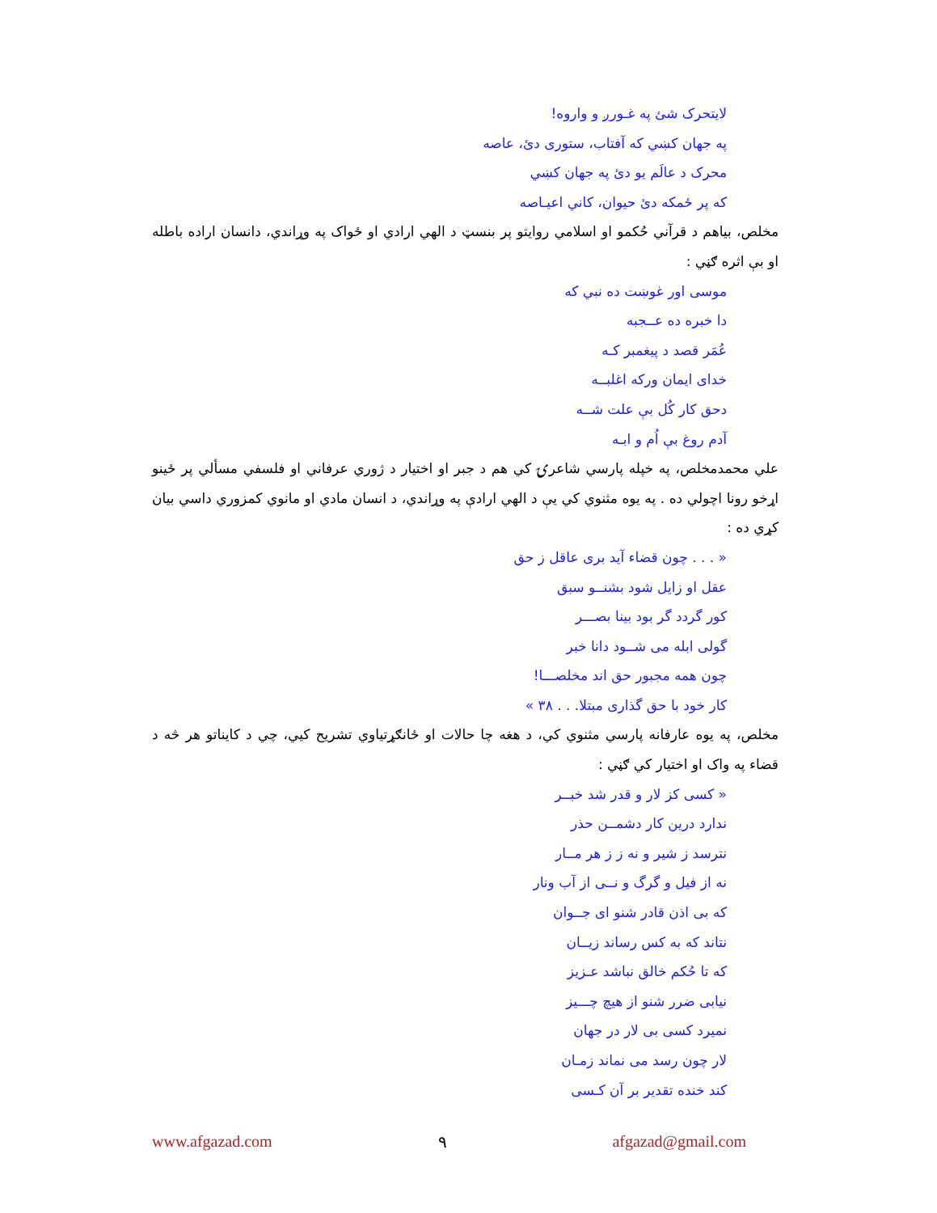لایتحرک شئ په غـورږ و واروه!
په جهان کښي که آفتاب، ستوری دئ، عاصه
محرک د عالَم يو دئ په جهان کښي
که پر ځمکه دئ حيوان، کاني اعيـاصه
مخلص، بیاهم د قرآني حُکمو او اسلامي روايتو پر بنسټ د الهي ارادي او ځواک په وړاندي، دانسان اراده باطله او بې اثره ګڼي :
موسی اور غوښت ده نبي که
دا خبره ده عــجبه
عُمَر قصد د پيغمبر کـه
خدای ايمان ورکه اغلبــه
دحق کار کُل بې علت شــه
آدم روغ بې اُم و ابـه
علي محمدمخلص، په خپله پارسي شاعرۍ کي هم د جبر او اختيار د ژوري عرفاني او فلسفي مسألي پر ځينو اړخو رونا اچولي ده . په يوه مثنوي کي يې د الهي ارادې په وړاندي، د انسان مادي او مانوي کمزوري داسي بيان کړي ده :
« . . . چون قضاء آيد برى عاقل ز حق
عقل او زايل شود بشنــو سبق
کور گردد گر بود بينا بصـــر
گولی ابله می شــود دانا خبر
چون همه مجبور حق اند مخلصـــا!
کار خود با حق گذاری مبتلا. . . ٣٨ »
مخلص، په يوه عارفانه پارسي مثنوي کي، د هغه چا حالات او ځانګړتياوي تشريح کيي، چي د کايناتو هر څه د قضاء په واک او اختيار کي ګڼي :
« کسی کز لار و قدر شد خبــر
ندارد درين کار دشمــن حذر
نترسد ز شير و نه ز ز هر مــار
نه از فيل و گرگ و نــی از آب ونار
که بی اذن قادر شنو ای جــوان
نتاند که به کس رساند زيــان
که تا حُکم خالق نباشد عـزيز
نيابی ضرر شنو از هيچ چـــيز
نميرد کسی بی لار در جهان
لار چون رسد می نماند زمـان
کند خنده تقدير بر آن کـسی
www.afgazad.com ٩ afgazad@gmail.com